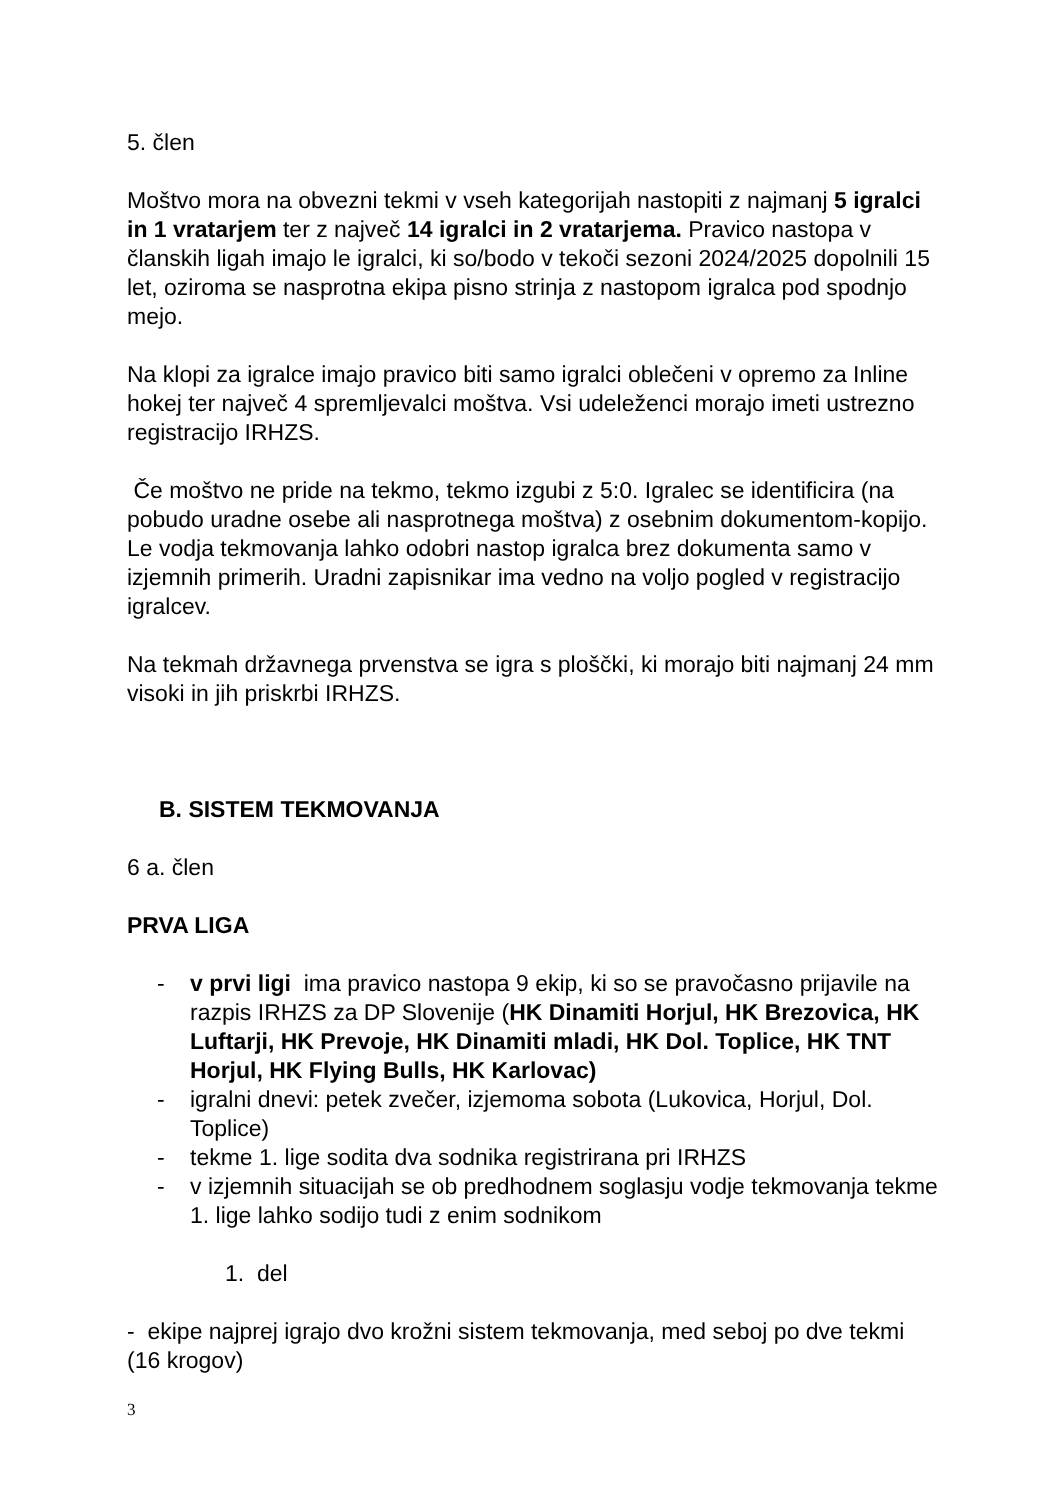5. člen
Moštvo mora na obvezni tekmi v vseh kategorijah nastopiti z najmanj 5 igralci in 1 vratarjem ter z največ 14 igralci in 2 vratarjema. Pravico nastopa v članskih ligah imajo le igralci, ki so/bodo v tekoči sezoni 2024/2025 dopolnili 15 let, oziroma se nasprotna ekipa pisno strinja z nastopom igralca pod spodnjo mejo.
Na klopi za igralce imajo pravico biti samo igralci oblečeni v opremo za Inline hokej ter največ 4 spremljevalci moštva. Vsi udeleženci morajo imeti ustrezno registracijo IRHZS.
Če moštvo ne pride na tekmo, tekmo izgubi z 5:0. Igralec se identificira (na pobudo uradne osebe ali nasprotnega moštva) z osebnim dokumentom-kopijo. Le vodja tekmovanja lahko odobri nastop igralca brez dokumenta samo v izjemnih primerih. Uradni zapisnikar ima vedno na voljo pogled v registracijo igralcev.
Na tekmah državnega prvenstva se igra s ploščki, ki morajo biti najmanj 24 mm visoki in jih priskrbi IRHZS.
B. SISTEM TEKMOVANJA
6 a. člen
PRVA LIGA
- v prvi ligi ima pravico nastopa 9 ekip, ki so se pravočasno prijavile na razpis IRHZS za DP Slovenije (HK Dinamiti Horjul, HK Brezovica, HK Luftarji, HK Prevoje, HK Dinamiti mladi, HK Dol. Toplice, HK TNT Horjul, HK Flying Bulls, HK Karlovac)
- igralni dnevi: petek zvečer, izjemoma sobota (Lukovica, Horjul, Dol. Toplice)
- tekme 1. lige sodita dva sodnika registrirana pri IRHZS
- v izjemnih situacijah se ob predhodnem soglasju vodje tekmovanja tekme 1. lige lahko sodijo tudi z enim sodnikom
1. del
- ekipe najprej igrajo dvo krožni sistem tekmovanja, med seboj po dve tekmi (16 krogov)
3